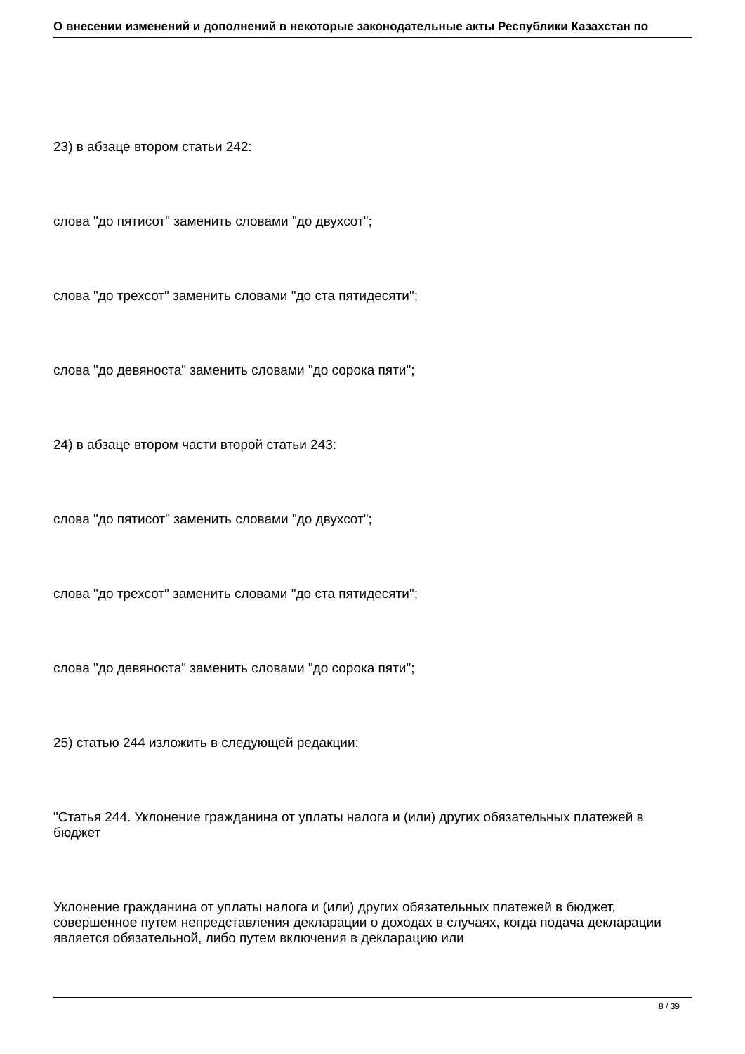О внесении изменений и дополнений в некоторые законодательные акты Республики Казахстан по
23) в абзаце втором статьи 242:
слова "до пятисот" заменить словами "до двухсот";
слова "до трехсот" заменить словами "до ста пятидесяти";
слова "до девяноста" заменить словами "до сорока пяти";
24) в абзаце втором части второй статьи 243:
слова "до пятисот" заменить словами "до двухсот";
слова "до трехсот" заменить словами "до ста пятидесяти";
слова "до девяноста" заменить словами "до сорока пяти";
25) статью 244 изложить в следующей редакции:
"Статья 244. Уклонение гражданина от уплаты налога и (или) других обязательных платежей в бюджет
Уклонение гражданина от уплаты налога и (или) других обязательных платежей в бюджет, совершенное путем непредставления декларации о доходах в случаях, когда подача декларации является обязательной, либо путем включения в декларацию или
8 / 39